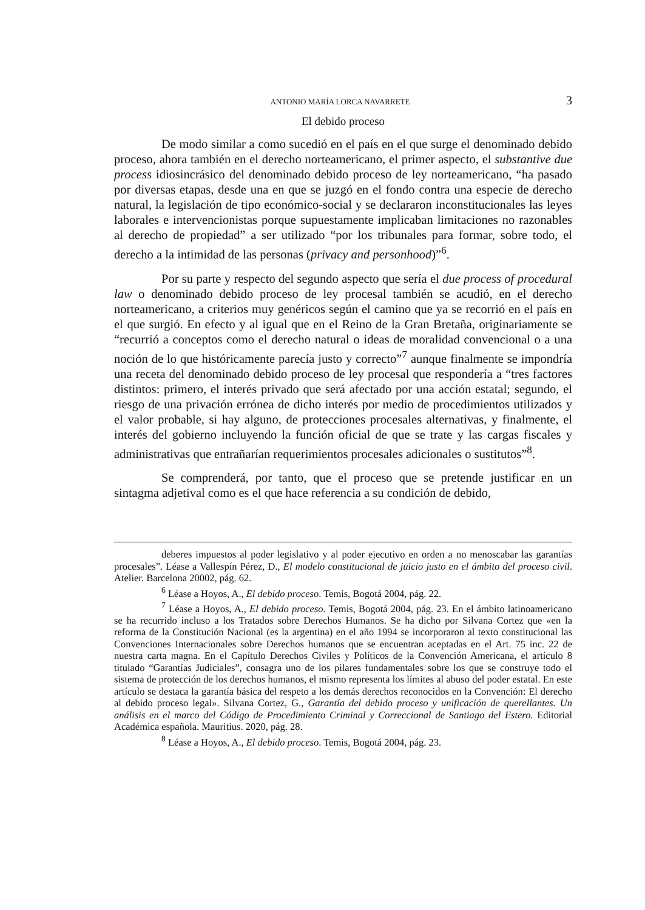ANTONIO MARÍA LORCA NAVARRETE 3
El debido proceso
De modo similar a como sucedió en el país en el que surge el denominado debido proceso, ahora también en el derecho norteamericano, el primer aspecto, el substantive due process idiosincrásico del denominado debido proceso de ley norteamericano, “ha pasado por diversas etapas, desde una en que se juzgó en el fondo contra una especie de derecho natural, la legislación de tipo económico-social y se declararon inconstitucionales las leyes laborales e intervencionistas porque supuestamente implicaban limitaciones no razonables al derecho de propiedad” a ser utilizado “por los tribunales para formar, sobre todo, el derecho a la intimidad de las personas (privacy and personhood)”<sup>6</sup>.
Por su parte y respecto del segundo aspecto que sería el due process of procedural law o denominado debido proceso de ley procesal también se acudió, en el derecho norteamericano, a criterios muy genéricos según el camino que ya se recorrió en el país en el que surgió. En efecto y al igual que en el Reino de la Gran Bretaña, originariamente se “recurrió a conceptos como el derecho natural o ideas de moralidad convencional o a una noción de lo que históricamente parecía justo y correcto”<sup>7</sup> aunque finalmente se impondría una receta del denominado debido proceso de ley procesal que respondería a “tres factores distintos: primero, el interés privado que será afectado por una acción estatal; segundo, el riesgo de una privación errónea de dicho interés por medio de procedimientos utilizados y el valor probable, si hay alguno, de protecciones procesales alternativas, y finalmente, el interés del gobierno incluyendo la función oficial de que se trate y las cargas fiscales y administrativas que entrañarían requerimientos procesales adicionales o sustitutos”<sup>8</sup>.
Se comprenderá, por tanto, que el proceso que se pretende justificar en un sintagma adjetival como es el que hace referencia a su condición de debido,
deberes impuestos al poder legislativo y al poder ejecutivo en orden a no menoscabar las garantías procesales”. Léase a Vallespín Pérez, D., El modelo constitucional de juicio justo en el ámbito del proceso civil. Atelier. Barcelona 20002, pág. 62.
<sup>6</sup> Léase a Hoyos, A., El debido proceso. Temis, Bogotá 2004, pág. 22.
<sup>7</sup> Léase a Hoyos, A., El debido proceso. Temis, Bogotá 2004, pág. 23. En el ámbito latinoamericano se ha recurrido incluso a los Tratados sobre Derechos Humanos. Se ha dicho por Silvana Cortez que «en la reforma de la Constitución Nacional (es la argentina) en el año 1994 se incorporaron al texto constitucional las Convenciones Internacionales sobre Derechos humanos que se encuentran aceptadas en el Art. 75 inc. 22 de nuestra carta magna. En el Capítulo Derechos Civiles y Políticos de la Convención Americana, el artículo 8 titulado “Garantías Judiciales”, consagra uno de los pilares fundamentales sobre los que se construye todo el sistema de protección de los derechos humanos, el mismo representa los límites al abuso del poder estatal. En este artículo se destaca la garantía básica del respeto a los demás derechos reconocidos en la Convención: El derecho al debido proceso legal». Silvana Cortez, G., Garantía del debido proceso y unificación de querellantes. Un análisis en el marco del Código de Procedimiento Criminal y Correccional de Santiago del Estero. Editorial Académica española. Mauritius. 2020, pág. 28.
<sup>8</sup> Léase a Hoyos, A., El debido proceso. Temis, Bogotá 2004, pág. 23.